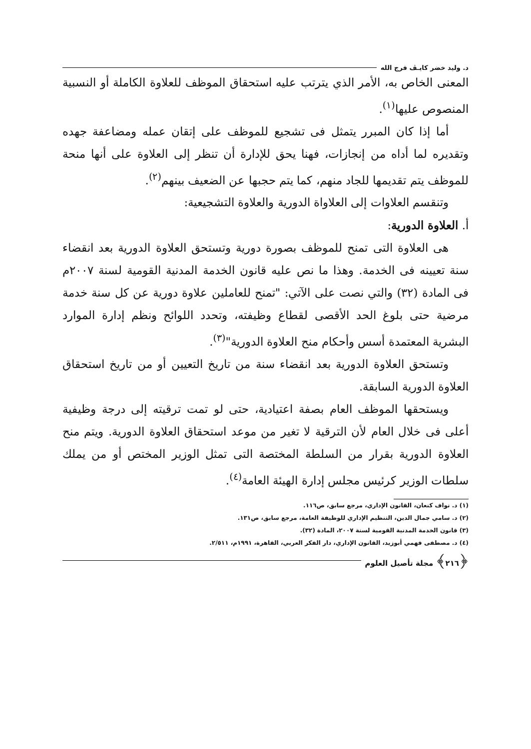د. وليد خضر كايـﭫ فرج الله
المعنى الخاص به، الأمر الذي يترتب عليه استحقاق الموظف للعلاوة الكاملة أو النسبية المنصوص عليها<sup>(١)</sup>.
أما إذا كان المبرر يتمثل فى تشجيع للموظف على إتقان عمله ومضاعفة جهده وتقديره لما أداه من إنجازات، فهنا يحق للإدارة أن تنظر إلى العلاوة على أنها منحة للموظف يتم تقديمها للجاد منهم، كما يتم حجبها عن الضعيف بينهم<sup>(٢)</sup>.
وتنقسم العلاوات إلى العلاواة الدورية والعلاوة التشجيعية:
أ. العلاوة الدورية:
هى العلاوة التى تمنح للموظف بصورة دورية وتستحق العلاوة الدورية بعد انقضاء سنة تعيينه فى الخدمة. وهذا ما نص عليه قانون الخدمة المدنية القومية لسنة ٢٠٠٧م فى المادة (٣٢) والتي نصت على الآتي: "تمنح للعاملين علاوة دورية عن كل سنة خدمة مرضية حتى بلوغ الحد الأقصى لقطاع وظيفته، وتحدد اللوائح ونظم إدارة الموارد البشرية المعتمدة أسس وأحكام منح العلاوة الدورية"<sup>(٣)</sup>.
وتستحق العلاوة الدورية بعد انقضاء سنة من تاريخ التعيين أو من تاريخ استحقاق العلاوة الدورية السابقة.
ويستحقها الموظف العام بصفة اعتيادية، حتى لو تمت ترقيته إلى درجة وظيفية أعلى فى خلال العام لأن الترقية لا تغير من موعد استحقاق العلاوة الدورية. ويتم منح العلاوة الدورية بقرار من السلطة المختصة التى تمثل الوزير المختص أو من يملك سلطات الوزير كرئيس مجلس إدارة الهيئة العامة<sup>(٤)</sup>.
(١) د. نواف كنعان، القانون الإداري، مرجع سابق، ص١١٦.
(٢) د. سامي جمال الدين، التنظيم الإداري للوظيفة العامة، مرجع سابق، ص١٣١.
(٣) قانون الخدمة المدنية القومية لسنة ٢٠٠٧، المادة (٣٢).
(٤) د. مصطفى فهمي أبوزيد، القانون الإداري، دار الفكر العربي، القاهرة، ١٩٩١م، ٢/٥١١.
﴿٢١٦﴾ مجلة تأصيل العلوم